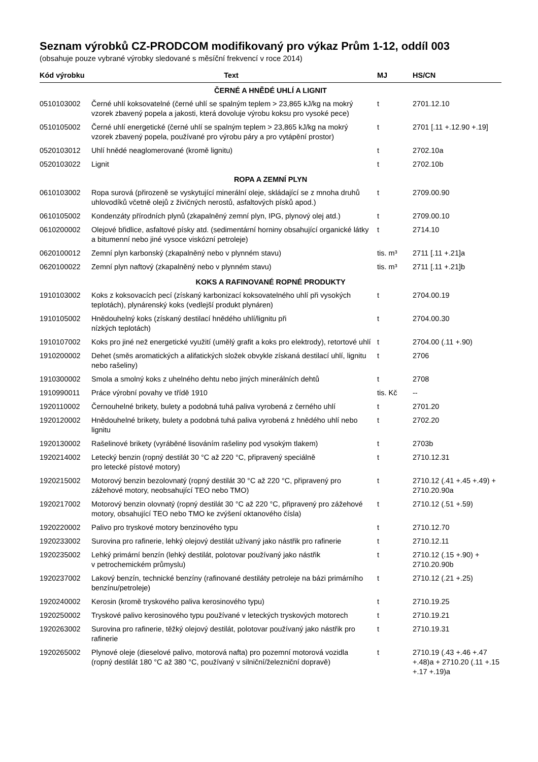Seznam výrobků CZ-PRODCOM modifikovaný pro výkaz Prům 1-12, oddíl 003
(obsahuje pouze vybrané výrobky sledované s měsíční frekvencí v roce 2014)
| Kód výrobku | Text | MJ | HS/CN |
| --- | --- | --- | --- |
| ČERNÉ A HNĚDÉ UHLÍ A LIGNIT | | | |
| 0510103002 | Černé uhlí koksovatelné (černé uhlí se spalným teplem > 23,865 kJ/kg na mokrý vzorek zbavený popela a jakosti, která dovoluje výrobu koksu pro vysoké pece) | t | 2701.12.10 |
| 0510105002 | Černé uhlí energetické (černé uhlí se spalným teplem > 23,865 kJ/kg na mokrý vzorek zbavený popela, používané pro výrobu páry a pro vytápění prostor) | t | 2701 [.11 +.12.90 +.19] |
| 0520103012 | Uhlí hnědé neaglomerované (kromě lignitu) | t | 2702.10a |
| 0520103022 | Lignit | t | 2702.10b |
| ROPA A ZEMNÍ PLYN | | | |
| 0610103002 | Ropa surová (přirozeně se vyskytující minerální oleje, skládající se z mnoha druhů uhlovodíků včetně olejů z živičných nerostů, asfaltových písků apod.) | t | 2709.00.90 |
| 0610105002 | Kondenzáty přírodních plynů (zkapalněný zemní plyn, IPG, plynový olej atd.) | t | 2709.00.10 |
| 0610200002 | Olejové břidlice, asfaltové písky atd. (sedimentární horniny obsahující organické látky a bitumenní nebo jiné vysoce viskózní petroleje) | t | 2714.10 |
| 0620100012 | Zemní plyn karbonský (zkapalněný nebo v plynném stavu) | tis. m³ | 2711 [.11 +.21]a |
| 0620100022 | Zemní plyn naftový (zkapalněný nebo v plynném stavu) | tis. m³ | 2711 [.11 +.21]b |
| KOKS A RAFINOVANÉ ROPNÉ PRODUKTY | | | |
| 1910103002 | Koks z koksovacích pecí (získaný karbonizací koksovatelného uhlí při vysokých teplotách), plynárenský koks (vedlejší produkt plynáren) | t | 2704.00.19 |
| 1910105002 | Hnědouhelný koks (získaný destilací hnědého uhlí/lignitu při nízkých teplotách) | t | 2704.00.30 |
| 1910107002 | Koks pro jiné než energetické využití (umělý grafit a koks pro elektrody), retortové uhlí | t | 2704.00 (.11 +.90) |
| 1910200002 | Dehet (směs aromatických a alifatických složek obvykle získaná destilací uhlí, lignitu nebo rašeliny) | t | 2706 |
| 1910300002 | Smola a smolný koks z uhelného dehtu nebo jiných minerálních dehtů | t | 2708 |
| 1910990011 | Práce výrobní povahy ve třídě 1910 | tis. Kč | -- |
| 1920110002 | Černouhelné brikety, bulety a podobná tuhá paliva vyrobená z černého uhlí | t | 2701.20 |
| 1920120002 | Hnědouhelné brikety, bulety a podobná tuhá paliva vyrobená z hnědého uhlí nebo lignitu | t | 2702.20 |
| 1920130002 | Rašelinové brikety (vyráběné lisováním rašeliny pod vysokým tlakem) | t | 2703b |
| 1920214002 | Letecký benzin (ropný destilát 30 °C až 220 °C, připravený speciálně pro letecké pístové motory) | t | 2710.12.31 |
| 1920215002 | Motorový benzin bezolovnatý (ropný destilát 30 °C až 220 °C, připravený pro zážehové motory, neobsahující TEO nebo TMO) | t | 2710.12 (.41 +.45 +.49) + 2710.20.90a |
| 1920217002 | Motorový benzin olovnatý (ropný destilát 30 °C až 220 °C, připravený pro zážehové motory, obsahující TEO nebo TMO ke zvýšení oktanového čísla) | t | 2710.12 (.51 +.59) |
| 1920220002 | Palivo pro tryskové motory benzinového typu | t | 2710.12.70 |
| 1920233002 | Surovina pro rafinerie, lehký olejový destilát užívaný jako nástřik pro rafinerie | t | 2710.12.11 |
| 1920235002 | Lehký primární benzín (lehký destilát, polotovar používaný jako nástřik v petrochemickém průmyslu) | t | 2710.12 (.15 +.90) + 2710.20.90b |
| 1920237002 | Lakový benzín, technické benzíny (rafinované destiláty petroleje na bázi primárního benzínu/petroleje) | t | 2710.12 (.21 +.25) |
| 1920240002 | Kerosin (kromě tryskového paliva kerosinového typu) | t | 2710.19.25 |
| 1920250002 | Tryskové palivo kerosinového typu používané v leteckých tryskových motorech | t | 2710.19.21 |
| 1920263002 | Surovina pro rafinerie, těžký olejový destilát, polotovar používaný jako nástřik pro rafinerie | t | 2710.19.31 |
| 1920265002 | Plynové oleje (dieselové palivo, motorová nafta) pro pozemní motorová vozidla (ropný destilát 180 °C až 380 °C, používaný v silniční/železniční dopravě) | t | 2710.19 (.43 +.46 +.47 +.48)a + 2710.20 (.11 +.15 +.17 +.19)a |